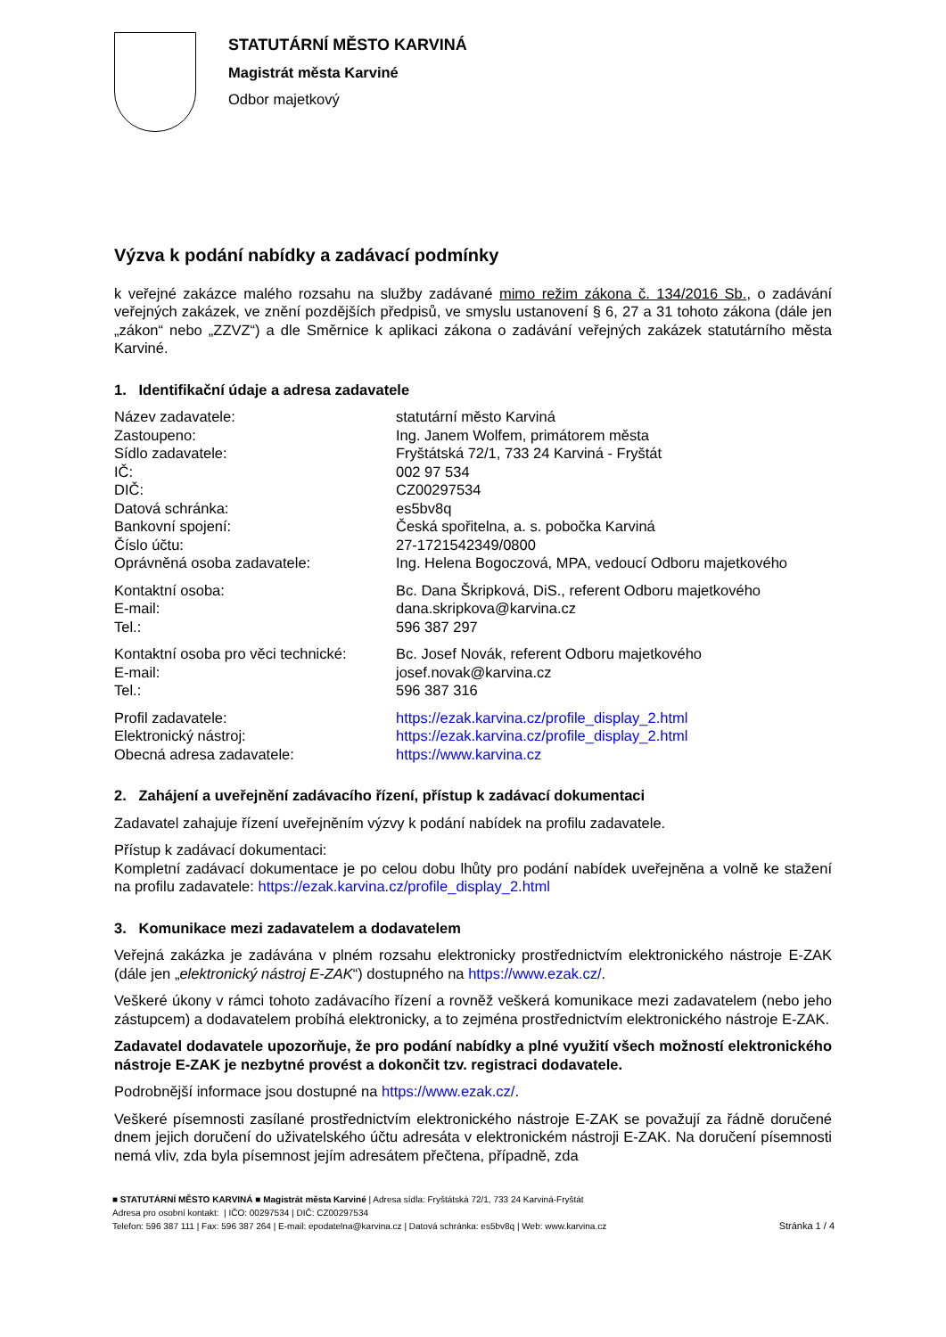STATUTÁRNÍ MĚSTO KARVINÁ
Magistrát města Karviné
Odbor majetkový
Výzva k podání nabídky a zadávací podmínky
k veřejné zakázce malého rozsahu na služby zadávané mimo režim zákona č. 134/2016 Sb., o zadávání veřejných zakázek, ve znění pozdějších předpisů, ve smyslu ustanovení § 6, 27 a 31 tohoto zákona (dále jen „zákon“ nebo „ZZVZ“) a dle Směrnice k aplikaci zákona o zadávání veřejných zakázek statutárního města Karviné.
1. Identifikační údaje a adresa zadavatele
Název zadavatele: statutární město Karviná
Zastoupeno: Ing. Janem Wolfem, primátorem města
Sídlo zadavatele: Fryštátská 72/1, 733 24 Karviná - Fryštát
IČ: 002 97 534
DIČ: CZ00297534
Datová schránka: es5bv8q
Bankovní spojení: Česká spořitelna, a. s. pobočka Karviná
Číslo účtu: 27-1721542349/0800
Oprávněná osoba zadavatele: Ing. Helena Bogoczová, MPA, vedoucí Odboru majetkového
Kontaktní osoba: Bc. Dana Škripková, DiS., referent Odboru majetkového
E-mail: dana.skripkova@karvina.cz
Tel.: 596 387 297
Kontaktní osoba pro věci technické: Bc. Josef Novák, referent Odboru majetkového
E-mail: josef.novak@karvina.cz
Tel.: 596 387 316
Profil zadavatele: https://ezak.karvina.cz/profile_display_2.html
Elektronický nástroj: https://ezak.karvina.cz/profile_display_2.html
Obecná adresa zadavatele: https://www.karvina.cz
2. Zahájení a uveřejnění zadávacího řízení, přístup k zadávací dokumentaci
Zadavatel zahajuje řízení uveřejněním výzvy k podání nabídek na profilu zadavatele.
Přístup k zadávací dokumentaci:
Kompletní zadávací dokumentace je po celou dobu lhůty pro podání nabídek uveřejněna a volně ke stažení na profilu zadavatele: https://ezak.karvina.cz/profile_display_2.html
3. Komunikace mezi zadavatelem a dodavatelem
Veřejná zakázka je zadávána v plném rozsahu elektronicky prostřednictvím elektronického nástroje E-ZAK (dále jen „elektronický nástroj E-ZAK“) dostupného na https://www.ezak.cz/.
Veškeré úkony v rámci tohoto zadávacího řízení a rovněž veškerá komunikace mezi zadavatelem (nebo jeho zástupcem) a dodavatelem probíhá elektronicky, a to zejména prostřednictvím elektronického nástroje E-ZAK.
Zadavatel dodavatele upozorňuje, že pro podání nabídky a plné využití všech možností elektronického nástroje E-ZAK je nezbytné provést a dokončit tzv. registraci dodavatele.
Podrobnější informace jsou dostupné na https://www.ezak.cz/.
Veškeré písemnosti zasílané prostřednictvím elektronického nástroje E-ZAK se považují za řádně doručené dnem jejich doručení do uživatelského účtu adresáta v elektronickém nástroji E-ZAK. Na doručení písemnosti nemá vliv, zda byla písemnost jejím adresátem přečtena, případně, zda
■ STATUTÁRNÍ MĚSTO KARVINÁ ■ Magistrát města Karviné | Adresa sídla: Fryštátská 72/1, 733 24 Karviná-Fryštát
Adresa pro osobní kontakt: | IČO: 00297534 | DIČ: CZ00297534
Telefon: 596 387 111 | Fax: 596 387 264 | E-mail: epodatelna@karvina.cz | Datová schránka: es5bv8q | Web: www.karvina.cz Stránka 1 / 4